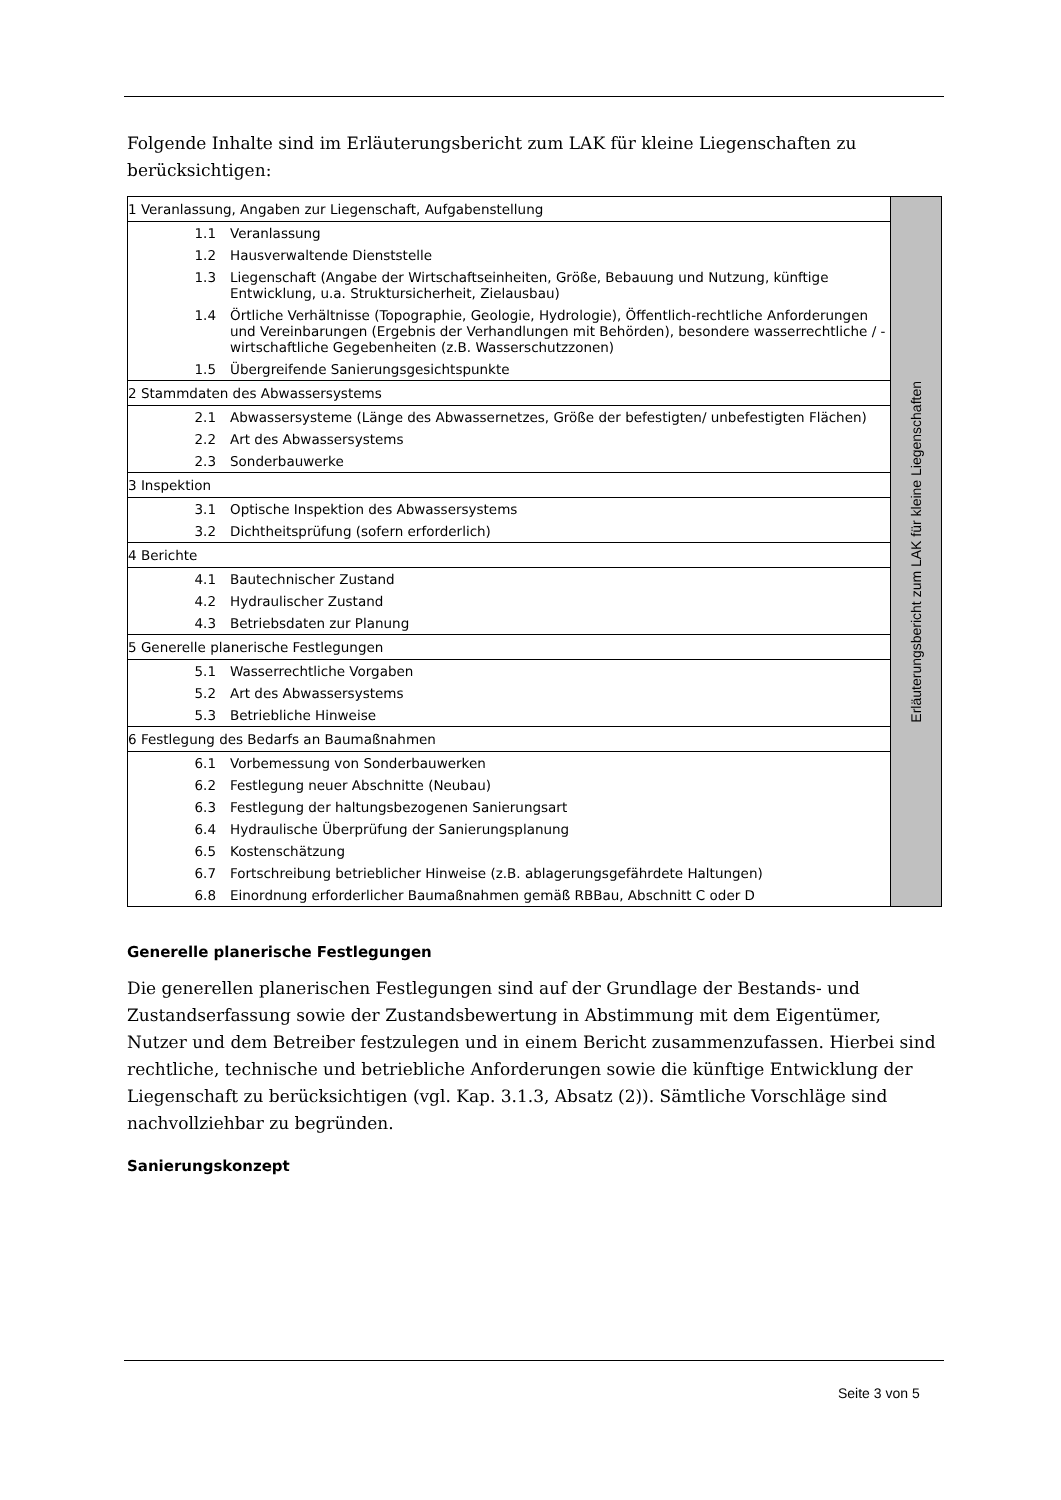Folgende Inhalte sind im Erläuterungsbericht zum LAK für kleine Liegenschaften zu berücksichtigen:
| 1 Veranlassung, Angaben zur Liegenschaft, Aufgabenstellung | | Erläuterungsbericht zum LAK für kleine Liegenschaften |
| 1.1 | Veranlassung | |
| 1.2 | Hausverwaltende Dienststelle | |
| 1.3 | Liegenschaft (Angabe der Wirtschaftseinheiten, Größe, Bebauung und Nutzung, künftige Entwicklung, u.a. Struktursicherheit, Zielausbau) | |
| 1.4 | Örtliche Verhältnisse (Topographie, Geologie, Hydrologie), Öffentlich-rechtliche Anforderungen und Vereinbarungen (Ergebnis der Verhandlungen mit Behörden), besondere wasserrechtliche / -wirtschaftliche Gegebenheiten (z.B. Wasserschutzzonen) | |
| 1.5 | Übergreifende Sanierungsgesichtspunkte | |
| 2 Stammdaten des Abwassersystems | | |
| 2.1 | Abwassersysteme (Länge des Abwassernetzes, Größe der befestigten/ unbefestigten Flächen) | |
| 2.2 | Art des Abwassersystems | |
| 2.3 | Sonderbauwerke | |
| 3 Inspektion | | |
| 3.1 | Optische Inspektion des Abwassersystems | |
| 3.2 | Dichtheitsprüfung (sofern erforderlich) | |
| 4 Berichte | | |
| 4.1 | Bautechnischer Zustand | |
| 4.2 | Hydraulischer Zustand | |
| 4.3 | Betriebsdaten zur Planung | |
| 5 Generelle planerische Festlegungen | | |
| 5.1 | Wasserrechtliche Vorgaben | |
| 5.2 | Art des Abwassersystems | |
| 5.3 | Betriebliche Hinweise | |
| 6 Festlegung des Bedarfs an Baumaßnahmen | | |
| 6.1 | Vorbemessung von Sonderbauwerken | |
| 6.2 | Festlegung neuer Abschnitte (Neubau) | |
| 6.3 | Festlegung der haltungsbezogenen Sanierungsart | |
| 6.4 | Hydraulische Überprüfung der Sanierungsplanung | |
| 6.5 | Kostenschätzung | |
| 6.7 | Fortschreibung betrieblicher Hinweise (z.B. ablagerungsgefährdete Haltungen) | |
| 6.8 | Einordnung erforderlicher Baumaßnahmen gemäß RBBau, Abschnitt C oder D | |
Generelle planerische Festlegungen
Die generellen planerischen Festlegungen sind auf der Grundlage der Bestands- und Zustandserfassung sowie der Zustandsbewertung in Abstimmung mit dem Eigentümer, Nutzer und dem Betreiber festzulegen und in einem Bericht zusammenzufassen. Hierbei sind rechtliche, technische und betriebliche Anforderungen sowie die künftige Entwicklung der Liegenschaft zu berücksichtigen (vgl. Kap. 3.1.3, Absatz (2)). Sämtliche Vorschläge sind nachvollziehbar zu begründen.
Sanierungskonzept
Seite 3 von 5